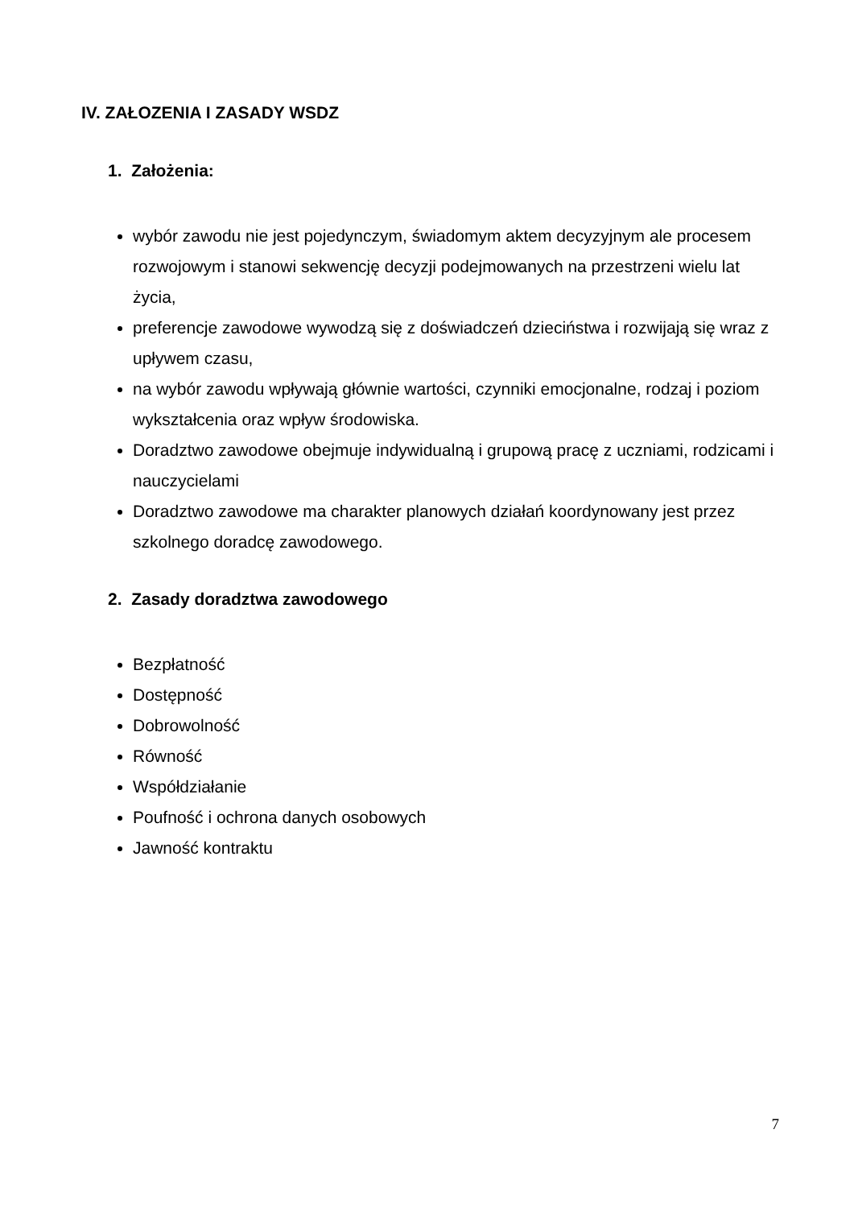IV. ZAŁOZENIA I ZASADY WSDZ
1. Założenia:
wybór zawodu nie jest pojedynczym, świadomym aktem decyzyjnym ale procesem rozwojowym i stanowi sekwencję decyzji podejmowanych na przestrzeni wielu lat życia,
preferencje zawodowe wywodzą się z doświadczeń dzieciństwa i rozwijają się wraz z upływem czasu,
na wybór zawodu wpływają głównie wartości, czynniki emocjonalne, rodzaj i poziom wykształcenia oraz wpływ środowiska.
Doradztwo zawodowe obejmuje indywidualną i grupową pracę z uczniami, rodzicami i nauczycielami
Doradztwo zawodowe ma charakter planowych działań koordynowany jest przez szkolnego doradcę zawodowego.
2. Zasady doradztwa zawodowego
Bezpłatność
Dostępność
Dobrowolność
Równość
Współdziałanie
Poufność i ochrona danych osobowych
Jawność kontraktu
7